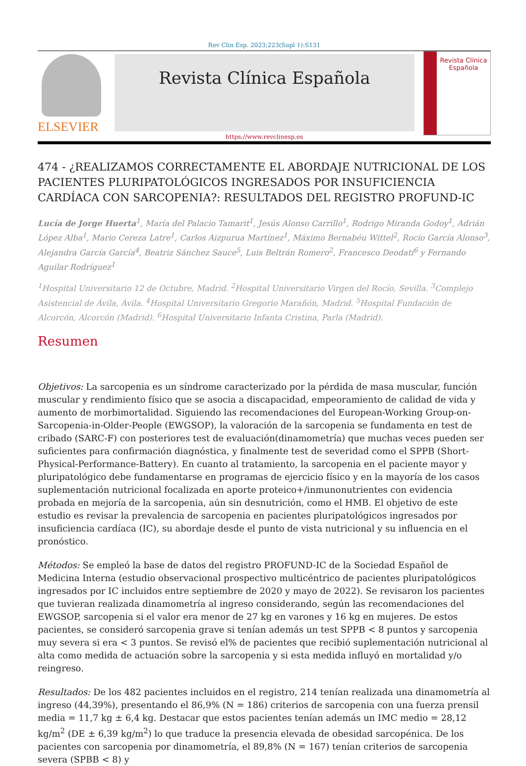Rev Clin Esp. 2023;223(Supl 1):S131
ELSEVIER
Revista Clínica Española
Revista Clínica Española
https://www.revclinesp.es
474 - ¿REALIZAMOS CORRECTAMENTE EL ABORDAJE NUTRICIONAL DE LOS PACIENTES PLURIPATOLÓGICOS INGRESADOS POR INSUFICIENCIA CARDÍACA CON SARCOPENIA?: RESULTADOS DEL REGISTRO PROFUND-IC
Lucía de Jorge Huerta<sup>1</sup>, María del Palacio Tamarit<sup>1</sup>, Jesús Alonso Carrillo<sup>1</sup>, Rodrigo Miranda Godoy<sup>1</sup>, Adrián López Alba<sup>1</sup>, Mario Cereza Latre<sup>1</sup>, Carlos Aizpurua Martínez<sup>1</sup>, Máximo Bernabéu Wittel<sup>2</sup>, Rocío García Alonso<sup>3</sup>, Alejandra García García<sup>4</sup>, Beatriz Sánchez Sauce<sup>5</sup>, Luis Beltrán Romero<sup>2</sup>, Francesco Deodati<sup>6</sup> y Fernando Aguilar Rodríguez<sup>1</sup>
<sup>1</sup> Hospital Universitario 12 de Octubre, Madrid. <sup>2</sup>Hospital Universitario Virgen del Rocío, Sevilla. <sup>3</sup>Complejo Asistencial de Ávila, Ávila. <sup>4</sup>Hospital Universitario Gregorio Marañón, Madrid. <sup>5</sup>Hospital Fundación de Alcorcón, Alcorcón (Madrid). <sup>6</sup>Hospital Universitario Infanta Cristina, Parla (Madrid).
Resumen
Objetivos: La sarcopenia es un síndrome caracterizado por la pérdida de masa muscular, función muscular y rendimiento físico que se asocia a discapacidad, empeoramiento de calidad de vida y aumento de morbimortalidad. Siguiendo las recomendaciones del European-Working Group-on-Sarcopenia-in-Older-People (EWGSOP), la valoración de la sarcopenia se fundamenta en test de cribado (SARC-F) con posteriores test de evaluación(dinamometría) que muchas veces pueden ser suficientes para confirmación diagnóstica, y finalmente test de severidad como el SPPB (Short-Physical-Performance-Battery). En cuanto al tratamiento, la sarcopenia en el paciente mayor y pluripatológico debe fundamentarse en programas de ejercicio físico y en la mayoría de los casos suplementación nutricional focalizada en aporte proteico+/inmunonutrientes con evidencia probada en mejoría de la sarcopenia, aún sin desnutrición, como el HMB. El objetivo de este estudio es revisar la prevalencia de sarcopenia en pacientes pluripatológicos ingresados por insuficiencia cardíaca (IC), su abordaje desde el punto de vista nutricional y su influencia en el pronóstico.
Métodos: Se empleó la base de datos del registro PROFUND-IC de la Sociedad Español de Medicina Interna (estudio observacional prospectivo multicéntrico de pacientes pluripatológicos ingresados por IC incluidos entre septiembre de 2020 y mayo de 2022). Se revisaron los pacientes que tuvieran realizada dinamometría al ingreso considerando, según las recomendaciones del EWGSOP, sarcopenia si el valor era menor de 27 kg en varones y 16 kg en mujeres. De estos pacientes, se consideró sarcopenia grave si tenían además un test SPPB < 8 puntos y sarcopenia muy severa si era < 3 puntos. Se revisó el% de pacientes que recibió suplementación nutricional al alta como medida de actuación sobre la sarcopenia y si esta medida influyó en mortalidad y/o reingreso.
Resultados: De los 482 pacientes incluidos en el registro, 214 tenían realizada una dinamometría al ingreso (44,39%), presentando el 86,9% (N = 186) criterios de sarcopenia con una fuerza prensil media = 11,7 kg ± 6,4 kg. Destacar que estos pacientes tenían además un IMC medio = 28,12 kg/m<sup>2</sup> (DE ± 6,39 kg/m<sup>2</sup>) lo que traduce la presencia elevada de obesidad sarcopénica. De los pacientes con sarcopenia por dinamometría, el 89,8% (N = 167) tenían criterios de sarcopenia severa (SPBB < 8) y